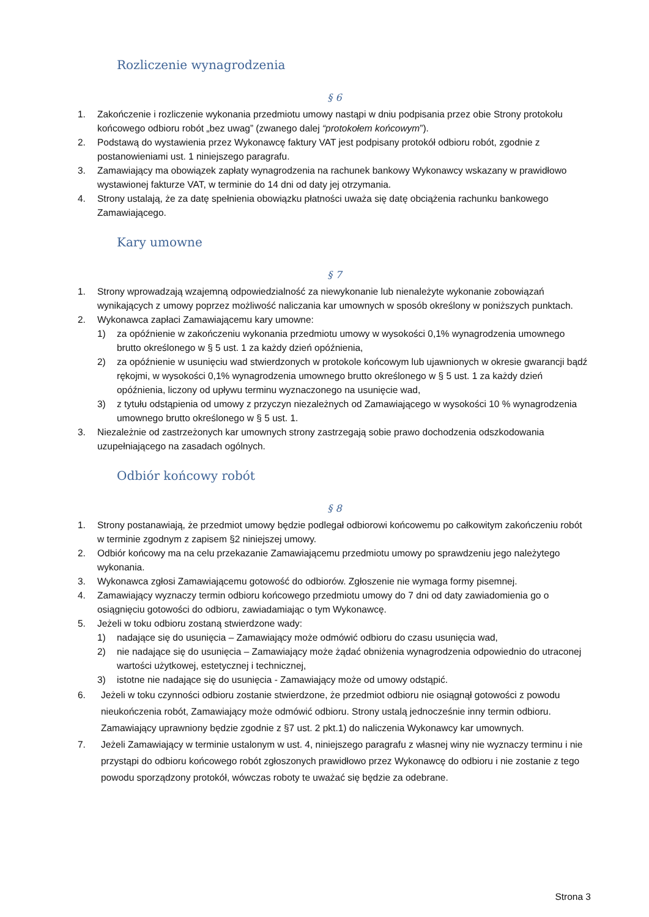Rozliczenie wynagrodzenia
§ 6
1. Zakończenie i rozliczenie wykonania przedmiotu umowy nastąpi w dniu podpisania przez obie Strony protokołu końcowego odbioru robót „bez uwag” (zwanego dalej “protokołem końcowym”).
2. Podstawą do wystawienia przez Wykonawcę faktury VAT jest podpisany protokół odbioru robót, zgodnie z postanowieniami ust. 1 niniejszego paragrafu.
3. Zamawiający ma obowiązek zapłaty wynagrodzenia na rachunek bankowy Wykonawcy wskazany w prawidłowo wystawionej fakturze VAT, w terminie do 14 dni od daty jej otrzymania.
4. Strony ustalają, że za datę spełnienia obowiązku płatności uważa się datę obciążenia rachunku bankowego Zamawiającego.
Kary umowne
§ 7
1. Strony wprowadzają wzajemną odpowiedzialność za niewykonanie lub nienależyte wykonanie zobowiązań wynikających z umowy poprzez możliwość naliczania kar umownych w sposób określony w poniższych punktach.
2. Wykonawca zapłaci Zamawiającemu kary umowne:
1) za opóźnienie w zakończeniu wykonania przedmiotu umowy w wysokości 0,1% wynagrodzenia umownego brutto określonego w § 5 ust. 1 za każdy dzień opóźnienia,
2) za opóźnienie w usunięciu wad stwierdzonych w protokole końcowym lub ujawnionych w okresie gwarancji bądź rękojmi, w wysokości 0,1% wynagrodzenia umownego brutto określonego w § 5 ust. 1 za każdy dzień opóźnienia, liczony od upływu terminu wyznaczonego na usunięcie wad,
3) z tytułu odstąpienia od umowy z przyczyn niezależnych od Zamawiającego w wysokości 10 % wynagrodzenia umownego brutto określonego w § 5 ust. 1.
3. Niezależnie od zastrzeżonych kar umownych strony zastrzegają sobie prawo dochodzenia odszkodowania uzupełniającego na zasadach ogólnych.
Odbiór końcowy robót
§ 8
1. Strony postanawiają, że przedmiot umowy będzie podlegał odbiorowi końcowemu po całkowitym zakończeniu robót w terminie zgodnym z zapisem §2 niniejszej umowy.
2. Odbiór końcowy ma na celu przekazanie Zamawiającemu przedmiotu umowy po sprawdzeniu jego należytego wykonania.
3. Wykonawca zgłosi Zamawiającemu gotowość do odbiorów. Zgłoszenie nie wymaga formy pisemnej.
4. Zamawiający wyznaczy termin odbioru końcowego przedmiotu umowy do 7 dni od daty zawiadomienia go o osiągnięciu gotowości do odbioru, zawiadamiając o tym Wykonawcę.
5. Jeżeli w toku odbioru zostaną stwierdzone wady:
1) nadające się do usunięcia – Zamawiający może odmówić odbioru do czasu usunięcia wad,
2) nie nadające się do usunięcia – Zamawiający może żądać obniżenia wynagrodzenia odpowiednio do utraconej wartości użytkowej, estetycznej i technicznej,
3) istotne nie nadające się do usunięcia - Zamawiający może od umowy odstąpić.
6. Jeżeli w toku czynności odbioru zostanie stwierdzone, że przedmiot odbioru nie osiągnął gotowości z powodu nieukończenia robót, Zamawiający może odmówić odbioru. Strony ustalą jednocześnie inny termin odbioru. Zamawiający uprawniony będzie zgodnie z §7 ust. 2 pkt.1) do naliczenia Wykonawcy kar umownych.
7. Jeżeli Zamawiający w terminie ustalonym w ust. 4, niniejszego paragrafu z własnej winy nie wyznaczy terminu i nie przystąpi do odbioru końcowego robót zgłoszonych prawidłowo przez Wykonawcę do odbioru i nie zostanie z tego powodu sporządzony protokół, wówczas roboty te uważać się będzie za odebrane.
Strona 3